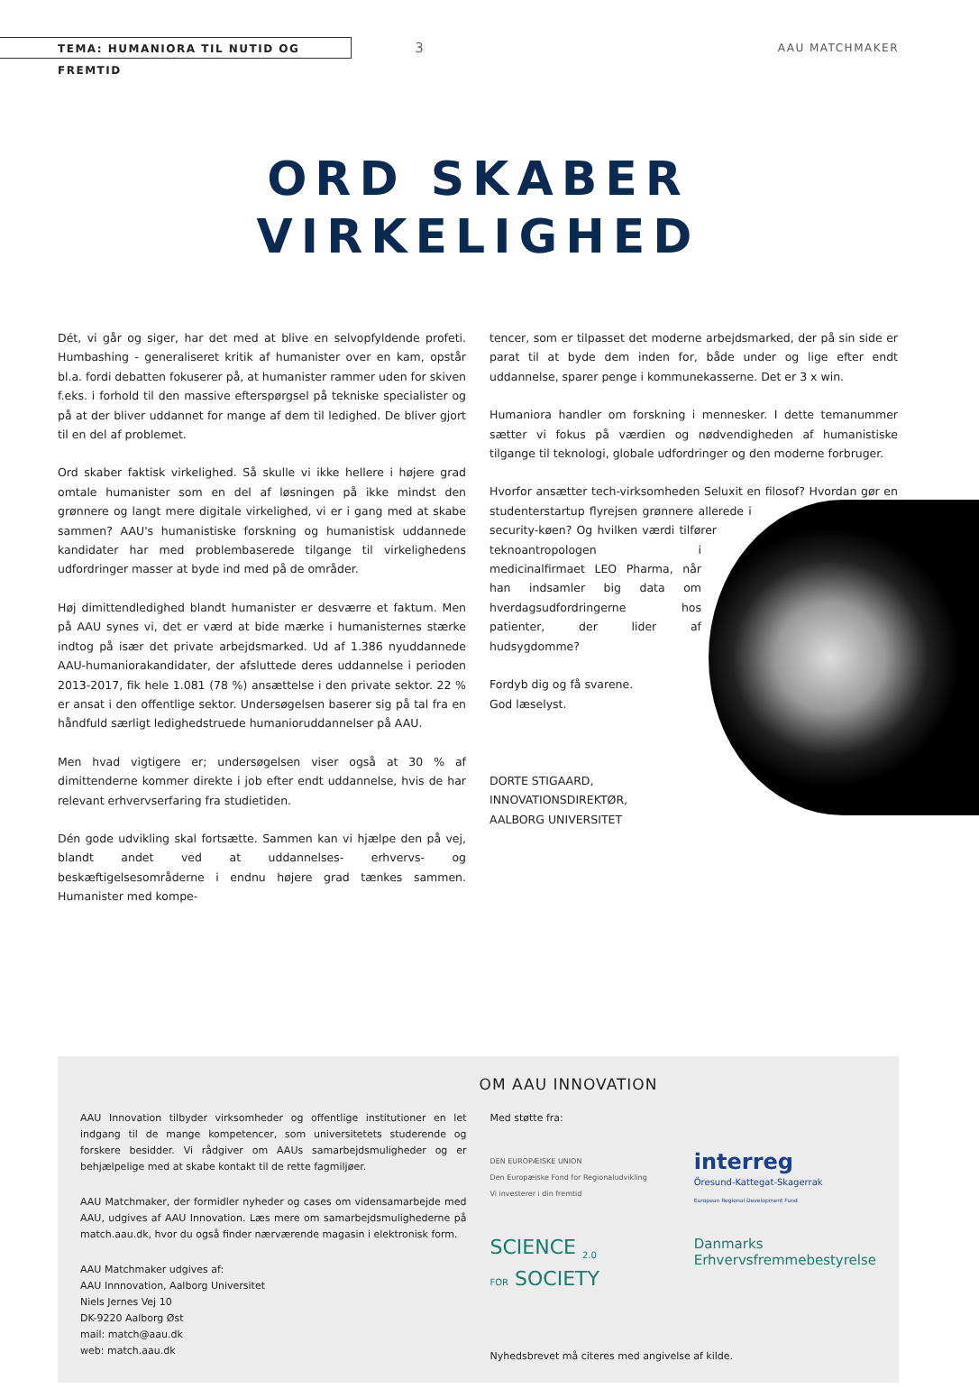TEMA: HUMANIORA TIL NUTID OG FREMTID
3
AAU MATCHMAKER
ORD SKABER
VIRKELIGHED
Dét, vi går og siger, har det med at blive en selvopfyldende profeti. Humbashing - generaliseret kritik af humanister over en kam, opstår bl.a. fordi debatten fokuserer på, at humanister rammer uden for skiven f.eks. i forhold til den massive efterspørgsel på tekniske specialister og på at der bliver uddannet for mange af dem til ledighed. De bliver gjort til en del af problemet.
Ord skaber faktisk virkelighed. Så skulle vi ikke hellere i højere grad omtale humanister som en del af løsningen på ikke mindst den grønnere og langt mere digitale virkelighed, vi er i gang med at skabe sammen? AAU's humanistiske forskning og humanistisk uddannede kandidater har med problembaserede tilgange til virkelighedens udfordringer masser at byde ind med på de områder.
Høj dimittendledighed blandt humanister er desværre et faktum. Men på AAU synes vi, det er værd at bide mærke i humanisternes stærke indtog på især det private arbejdsmarked. Ud af 1.386 nyuddannede AAU-humaniorakandidater, der afsluttede deres uddannelse i perioden 2013-2017, fik hele 1.081 (78 %) ansættelse i den private sektor. 22 % er ansat i den offentlige sektor. Undersøgelsen baserer sig på tal fra en håndfuld særligt ledighedstruede humanioruddannelser på AAU.
Men hvad vigtigere er; undersøgelsen viser også at 30 % af dimittenderne kommer direkte i job efter endt uddannelse, hvis de har relevant erhvervserfaring fra studietiden.
Dén gode udvikling skal fortsætte. Sammen kan vi hjælpe den på vej, blandt andet ved at uddannelses- erhvervs- og beskæftigelsesområderne i endnu højere grad tænkes sammen. Humanister med kompe-
tencer, som er tilpasset det moderne arbejdsmarked, der på sin side er parat til at byde dem inden for, både under og lige efter endt uddannelse, sparer penge i kommunekasserne. Det er 3 x win.
Humaniora handler om forskning i mennesker. I dette temanummer sætter vi fokus på værdien og nødvendigheden af humanistiske tilgange til teknologi, globale udfordringer og den moderne forbruger.
Hvorfor ansætter tech-virksomheden Seluxit en filosof? Hvordan gør en studenterstartup flyrejsen grønnere allerede i security-køen? Og hvilken værdi tilfører teknoantropologen i medicinalfirmaet LEO Pharma, når han indsamler big data om hverdagsudfordringerne hos patienter, der lider af hudsygdomme?
Fordyb dig og få svarene.
God læselyst.
DORTE STIGAARD,
INNOVATIONSDIREKTØR,
AALBORG UNIVERSITET
OM AAU INNOVATION
AAU Innovation tilbyder virksomheder og offentlige institutioner en let indgang til de mange kompetencer, som universitetets studerende og forskere besidder. Vi rådgiver om AAUs samarbejdsmuligheder og er behjælpelige med at skabe kontakt til de rette fagmiljøer.
AAU Matchmaker, der formidler nyheder og cases om vidensamarbejde med AAU, udgives af AAU Innovation. Læs mere om samarbejdsmulighederne på match.aau.dk, hvor du også finder nærværende magasin i elektronisk form.
AAU Matchmaker udgives af:
AAU Innnovation, Aalborg Universitet
Niels Jernes Vej 10
DK-9220 Aalborg Øst
mail: match@aau.dk
web: match.aau.dk
Med støtte fra:
DEN EUROPÆISKE UNION
Den Europæiske Fond for Regionaludvikling
Vi investerer i din fremtid
interreg
Öresund-Kattegat-Skagerrak
European Regional Development Fund
SCIENCE <sub>2.0</sub>
FOR SOCIETY
Danmarks
Erhvervsfremmebestyrelse
Nyhedsbrevet må citeres med angivelse af kilde.